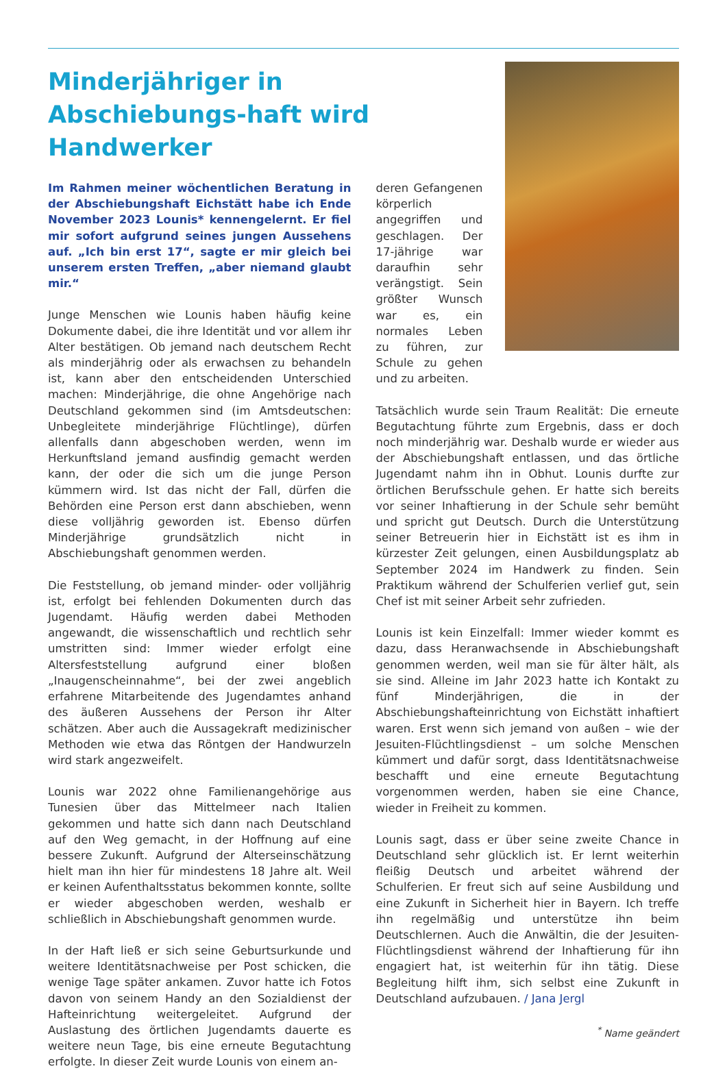Minderjähriger in Abschiebungs-haft wird Handwerker
Im Rahmen meiner wöchentlichen Beratung in der Abschiebungshaft Eichstätt habe ich Ende November 2023 Lounis* kennengelernt. Er fiel mir sofort aufgrund seines jungen Aussehens auf. „Ich bin erst 17“, sagte er mir gleich bei unserem ersten Treffen, „aber niemand glaubt mir.“
Junge Menschen wie Lounis haben häufig keine Dokumente dabei, die ihre Identität und vor allem ihr Alter bestätigen. Ob jemand nach deutschem Recht als minderjährig oder als erwachsen zu behandeln ist, kann aber den entscheidenden Unterschied machen: Minderjährige, die ohne Angehörige nach Deutschland gekommen sind (im Amtsdeutschen: Unbegleitete minderjährige Flüchtlinge), dürfen allenfalls dann abgeschoben werden, wenn im Herkunftsland jemand ausfindig gemacht werden kann, der oder die sich um die junge Person kümmern wird. Ist das nicht der Fall, dürfen die Behörden eine Person erst dann abschieben, wenn diese volljährig geworden ist. Ebenso dürfen Minderjährige grundsätzlich nicht in Abschiebungshaft genommen werden.
Die Feststellung, ob jemand minder- oder volljährig ist, erfolgt bei fehlenden Dokumenten durch das Jugendamt. Häufig werden dabei Methoden angewandt, die wissenschaftlich und rechtlich sehr umstritten sind: Immer wieder erfolgt eine Altersfeststellung aufgrund einer bloßen „Inaugenscheinnahme“, bei der zwei angeblich erfahrene Mitarbeitende des Jugendamtes anhand des äußeren Aussehens der Person ihr Alter schätzen. Aber auch die Aussagekraft medizinischer Methoden wie etwa das Röntgen der Handwurzeln wird stark angezweifelt.
Lounis war 2022 ohne Familienangehörige aus Tunesien über das Mittelmeer nach Italien gekommen und hatte sich dann nach Deutschland auf den Weg gemacht, in der Hoffnung auf eine bessere Zukunft. Aufgrund der Alterseinschätzung hielt man ihn hier für mindestens 18 Jahre alt. Weil er keinen Aufenthaltsstatus bekommen konnte, sollte er wieder abgeschoben werden, weshalb er schließlich in Abschiebungshaft genommen wurde.
In der Haft ließ er sich seine Geburtsurkunde und weitere Identitätsnachweise per Post schicken, die wenige Tage später ankamen. Zuvor hatte ich Fotos davon von seinem Handy an den Sozialdienst der Hafteinrichtung weitergeleitet. Aufgrund der Auslastung des örtlichen Jugendamts dauerte es weitere neun Tage, bis eine erneute Begutachtung erfolgte. In dieser Zeit wurde Lounis von einem an-
deren Gefangenen körperlich angegriffen und geschlagen. Der 17-jährige war daraufhin sehr verängstigt. Sein größter Wunsch war es, ein normales Leben zu führen, zur Schule zu gehen und zu arbeiten.
Tatsächlich wurde sein Traum Realität: Die erneute Begutachtung führte zum Ergebnis, dass er doch noch minderjährig war. Deshalb wurde er wieder aus der Abschiebungshaft entlassen, und das örtliche Jugendamt nahm ihn in Obhut. Lounis durfte zur örtlichen Berufsschule gehen. Er hatte sich bereits vor seiner Inhaftierung in der Schule sehr bemüht und spricht gut Deutsch. Durch die Unterstützung seiner Betreuerin hier in Eichstätt ist es ihm in kürzester Zeit gelungen, einen Ausbildungsplatz ab September 2024 im Handwerk zu finden. Sein Praktikum während der Schulferien verlief gut, sein Chef ist mit seiner Arbeit sehr zufrieden.
Lounis ist kein Einzelfall: Immer wieder kommt es dazu, dass Heranwachsende in Abschiebungshaft genommen werden, weil man sie für älter hält, als sie sind. Alleine im Jahr 2023 hatte ich Kontakt zu fünf Minderjährigen, die in der Abschiebungshafteinrichtung von Eichstätt inhaftiert waren. Erst wenn sich jemand von außen – wie der Jesuiten-Flüchtlingsdienst – um solche Menschen kümmert und dafür sorgt, dass Identitätsnachweise beschafft und eine erneute Begutachtung vorgenommen werden, haben sie eine Chance, wieder in Freiheit zu kommen.
Lounis sagt, dass er über seine zweite Chance in Deutschland sehr glücklich ist. Er lernt weiterhin fleißig Deutsch und arbeitet während der Schulferien. Er freut sich auf seine Ausbildung und eine Zukunft in Sicherheit hier in Bayern. Ich treffe ihn regelmäßig und unterstütze ihn beim Deutschlernen. Auch die Anwältin, die der Jesuiten-Flüchtlingsdienst während der Inhaftierung für ihn engagiert hat, ist weiterhin für ihn tätig. Diese Begleitung hilft ihm, sich selbst eine Zukunft in Deutschland aufzubauen. / Jana Jergl
<sup>*</sup> Name geändert